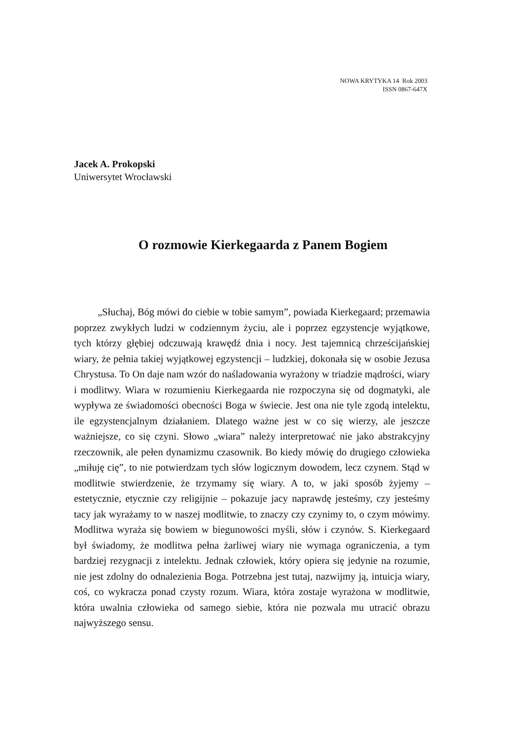NOWA KRYTYKA 14 Rok 2003
ISSN 0867-647X
Jacek A. Prokopski
Uniwersytet Wrocławski
O rozmowie Kierkegaarda z Panem Bogiem
„Słuchaj, Bóg mówi do ciebie w tobie samym”, powiada Kierkegaard; przemawia poprzez zwykłych ludzi w codziennym życiu, ale i poprzez egzystencje wyjątkowe, tych którzy głębiej odczuwają krawędź dnia i nocy. Jest tajemnicą chrześcijańskiej wiary, że pełnia takiej wyjątkowej egzystencji – ludzkiej, dokonała się w osobie Jezusa Chrystusa. To On daje nam wzór do naśladowania wyrażony w triadzie mądrości, wiary i modlitwy. Wiara w rozumieniu Kierkegaarda nie rozpoczyna się od dogmatyki, ale wypływa ze świadomości obecności Boga w świecie. Jest ona nie tyle zgodą intelektu, ile egzystencjalnym działaniem. Dlatego ważne jest w co się wierzy, ale jeszcze ważniejsze, co się czyni. Słowo „wiara” należy interpretować nie jako abstrakcyjny rzeczownik, ale pełen dynamizmu czasownik. Bo kiedy mówię do drugiego człowieka „miłuję cię”, to nie potwierdzam tych słów logicznym dowodem, lecz czynem. Stąd w modlitwie stwierdzenie, że trzymamy się wiary. A to, w jaki sposób żyjemy – estetycznie, etycznie czy religijnie – pokazuje jacy naprawdę jesteśmy, czy jesteśmy tacy jak wyrażamy to w naszej modlitwie, to znaczy czy czynimy to, o czym mówimy. Modlitwa wyraża się bowiem w biegunowości myśli, słów i czynów. S. Kierkegaard był świadomy, że modlitwa pełna żarliwej wiary nie wymaga ograniczenia, a tym bardziej rezygnacji z intelektu. Jednak człowiek, który opiera się jedynie na rozumie, nie jest zdolny do odnalezienia Boga. Potrzebna jest tutaj, nazwijmy ją, intuicja wiary, coś, co wykracza ponad czysty rozum. Wiara, która zostaje wyrażona w modlitwie, która uwalnia człowieka od samego siebie, która nie pozwala mu utracić obrazu najwyższego sensu.